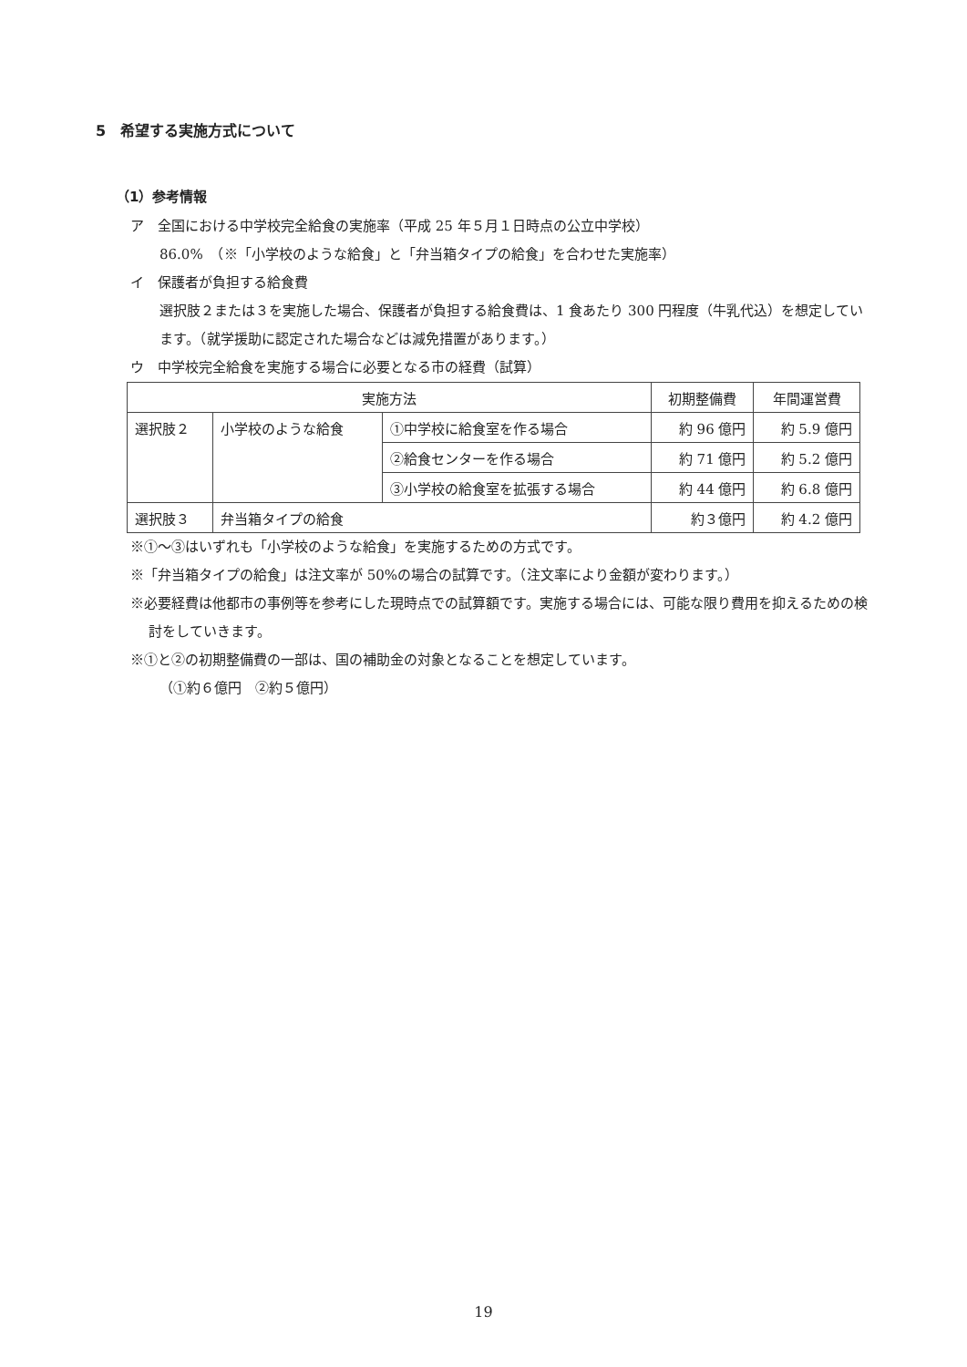5　希望する実施方式について
（1）参考情報
ア　全国における中学校完全給食の実施率（平成 25 年５月１日時点の公立中学校）
86.0%　（※「小学校のような給食」と「弁当箱タイプの給食」を合わせた実施率）
イ　保護者が負担する給食費
選択肢２または３を実施した場合、保護者が負担する給食費は、1 食あたり 300 円程度（牛乳代込）を想定しています。（就学援助に認定された場合などは減免措置があります。）
ウ　中学校完全給食を実施する場合に必要となる市の経費（試算）
| 実施方法 | | | 初期整備費 | 年間運営費 |
| 選択肢２ | 小学校のような給食 | ①中学校に給食室を作る場合 | 約 96 億円 | 約 5.9 億円 |
| | | ②給食センターを作る場合 | 約 71 億円 | 約 5.2 億円 |
| | | ③小学校の給食室を拡張する場合 | 約 44 億円 | 約 6.8 億円 |
| 選択肢３ | 弁当箱タイプの給食 | | 約３億円 | 約 4.2 億円 |
※①～③はいずれも「小学校のような給食」を実施するための方式です。
※「弁当箱タイプの給食」は注文率が 50%の場合の試算です。（注文率により金額が変わります。）
※必要経費は他都市の事例等を参考にした現時点での試算額です。実施する場合には、可能な限り費用を抑えるための検討をしていきます。
※①と②の初期整備費の一部は、国の補助金の対象となることを想定しています。
（①約６億円　②約５億円）
19